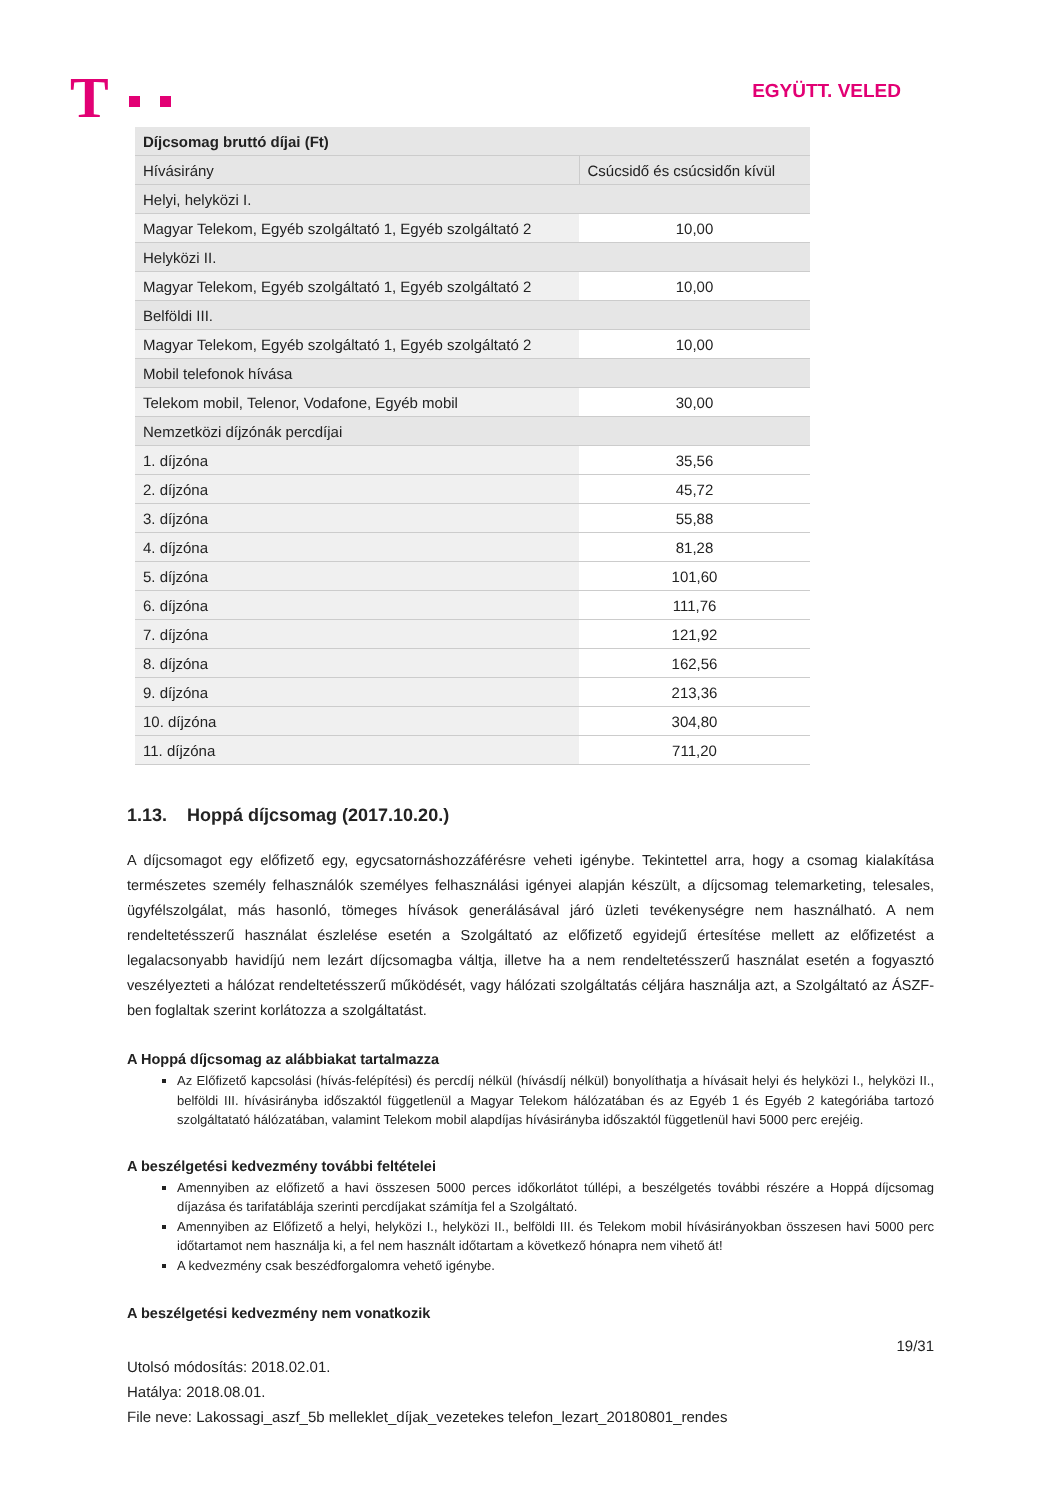T
EGYÜTT. VELED
| Díjcsomag bruttó díjai (Ft) | |
| Hívásirány | Csúcsidő és csúcsidőn kívül |
| Helyi, helyközi I. | |
| Magyar Telekom, Egyéb szolgáltató 1, Egyéb szolgáltató 2 | 10,00 |
| Helyközi II. | |
| Magyar Telekom, Egyéb szolgáltató 1, Egyéb szolgáltató 2 | 10,00 |
| Belföldi III. | |
| Magyar Telekom, Egyéb szolgáltató 1, Egyéb szolgáltató 2 | 10,00 |
| Mobil telefonok hívása | |
| Telekom mobil, Telenor, Vodafone, Egyéb mobil | 30,00 |
| Nemzetközi díjzónák percdíjai | |
| 1. díjzóna | 35,56 |
| 2. díjzóna | 45,72 |
| 3. díjzóna | 55,88 |
| 4. díjzóna | 81,28 |
| 5. díjzóna | 101,60 |
| 6. díjzóna | 111,76 |
| 7. díjzóna | 121,92 |
| 8. díjzóna | 162,56 |
| 9. díjzóna | 213,36 |
| 10. díjzóna | 304,80 |
| 11. díjzóna | 711,20 |
1.13. Hoppá díjcsomag (2017.10.20.)
A díjcsomagot egy előfizető egy, egycsatornáshozzáférésre veheti igénybe. Tekintettel arra, hogy a csomag kialakítása természetes személy felhasználók személyes felhasználási igényei alapján készült, a díjcsomag telemarketing, telesales, ügyfélszolgálat, más hasonló, tömeges hívások generálásával járó üzleti tevékenységre nem használható. A nem rendeltetésszerű használat észlelése esetén a Szolgáltató az előfizető egyidejű értesítése mellett az előfizetést a legalacsonyabb havidíjú nem lezárt díjcsomagba váltja, illetve ha a nem rendeltetésszerű használat esetén a fogyasztó veszélyezteti a hálózat rendeltetésszerű működését, vagy hálózati szolgáltatás céljára használja azt, a Szolgáltató az ÁSZF-ben foglaltak szerint korlátozza a szolgáltatást.
A Hoppá díjcsomag az alábbiakat tartalmazza
Az Előfizető kapcsolási (hívás-felépítési) és percdíj nélkül (hívásdíj nélkül) bonyolíthatja a hívásait helyi és helyközi I., helyközi II., belföldi III. hívásirányba időszaktól függetlenül a Magyar Telekom hálózatában és az Egyéb 1 és Egyéb 2 kategóriába tartozó szolgáltatató hálózatában, valamint Telekom mobil alapdíjas hívásirányba időszaktól függetlenül havi 5000 perc erejéig.
A beszélgetési kedvezmény további feltételei
Amennyiben az előfizető a havi összesen 5000 perces időkorlátot túllépi, a beszélgetés további részére a Hoppá díjcsomag díjazása és tarifatáblája szerinti percdíjakat számítja fel a Szolgáltató.
Amennyiben az Előfizető a helyi, helyközi I., helyközi II., belföldi III. és Telekom mobil hívásirányokban összesen havi 5000 perc időtartamot nem használja ki, a fel nem használt időtartam a következő hónapra nem vihető át!
A kedvezmény csak beszédforgalomra vehető igénybe.
A beszélgetési kedvezmény nem vonatkozik
19/31
Utolsó módosítás: 2018.02.01.
Hatálya: 2018.08.01.
File neve: Lakossagi_aszf_5b melleklet_díjak_vezetekes telefon_lezart_20180801_rendes